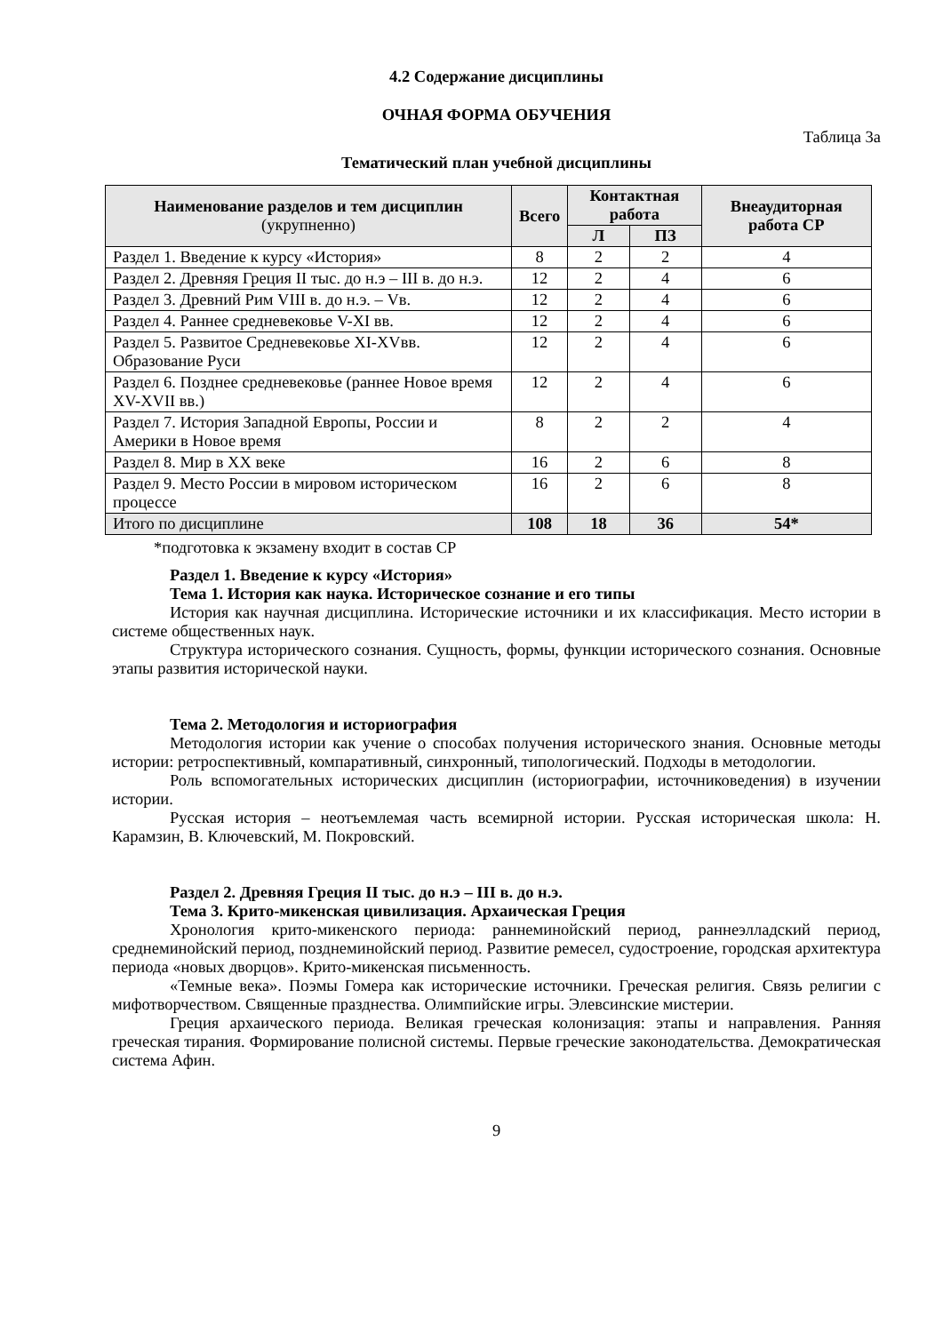4.2 Содержание дисциплины
ОЧНАЯ ФОРМА ОБУЧЕНИЯ
Таблица 3а
Тематический план учебной дисциплины
| Наименование разделов и тем дисциплин (укрупненно) | Всего | Контактная работа | | Внеаудиторная работа СР |
| --- | --- | --- | --- | --- |
| | | Л | ПЗ | |
| Раздел 1. Введение к курсу «История» | 8 | 2 | 2 | 4 |
| Раздел 2. Древняя Греция II тыс. до н.э – III в. до н.э. | 12 | 2 | 4 | 6 |
| Раздел 3. Древний Рим VIII в. до н.э. – Vв. | 12 | 2 | 4 | 6 |
| Раздел 4. Раннее средневековье V-XI вв. | 12 | 2 | 4 | 6 |
| Раздел 5. Развитое Средневековье XI-XVвв. Образование Руси | 12 | 2 | 4 | 6 |
| Раздел 6. Позднее средневековье (раннее Новое время XV-XVII вв.) | 12 | 2 | 4 | 6 |
| Раздел 7. История Западной Европы, России и Америки в Новое время | 8 | 2 | 2 | 4 |
| Раздел 8. Мир в XX веке | 16 | 2 | 6 | 8 |
| Раздел 9. Место России в мировом историческом процессе | 16 | 2 | 6 | 8 |
| Итого по дисциплине | 108 | 18 | 36 | 54* |
*подготовка к экзамену входит в состав СР
Раздел 1. Введение к курсу «История»
Тема 1. История как наука. Историческое сознание и его типы
История как научная дисциплина. Исторические источники и их классификация. Место истории в системе общественных наук.
Структура исторического сознания. Сущность, формы, функции исторического сознания. Основные этапы развития исторической науки.
Тема 2. Методология и историография
Методология истории как учение о способах получения исторического знания. Основные методы истории: ретроспективный, компаративный, синхронный, типологический. Подходы в методологии.
Роль вспомогательных исторических дисциплин (историографии, источниковедения) в изучении истории.
Русская история – неотъемлемая часть всемирной истории. Русская историческая школа: Н. Карамзин, В. Ключевский, М. Покровский.
Раздел 2. Древняя Греция II тыс. до н.э – III в. до н.э.
Тема 3. Крито-микенская цивилизация. Архаическая Греция
Хронология крито-микенского периода: раннеминойский период, раннеэлладский период, среднеминойский период, позднеминойский период. Развитие ремесел, судостроение, городская архитектура периода «новых дворцов». Крито-микенская письменность.
«Темные века». Поэмы Гомера как исторические источники. Греческая религия. Связь религии с мифотворчеством. Священные празднества. Олимпийские игры. Элевсинские мистерии.
Греция архаического периода. Великая греческая колонизация: этапы и направления. Ранняя греческая тирания. Формирование полисной системы. Первые греческие законодательства. Демократическая система Афин.
9